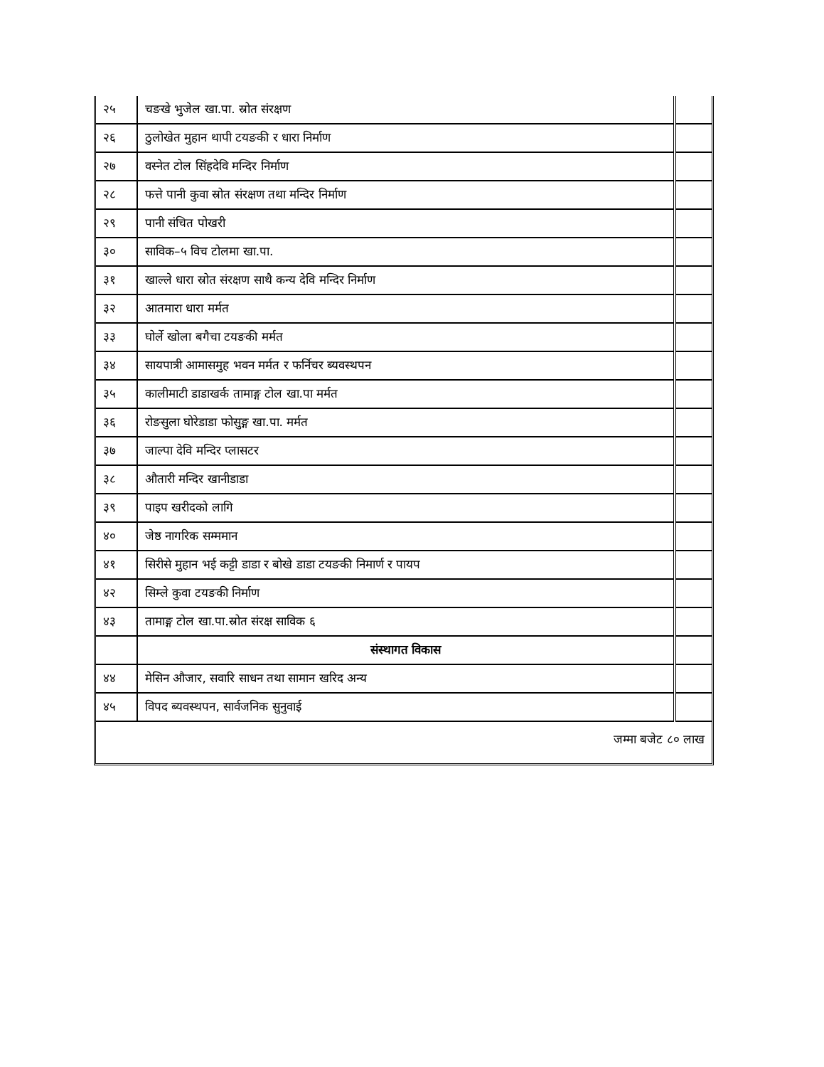| २५ | चङखे भुजेल खा.पा. स्रोत संरक्षण | |
| २६ | ठुलोखेत मुहान थापी टयङकी र धारा निर्माण | |
| २७ | वस्नेत टोल सिंहदेवि मन्दिर निर्माण | |
| २८ | फत्ते पानी कुवा स्रोत संरक्षण तथा मन्दिर निर्माण | |
| २९ | पानी संचित पोखरी | |
| ३० | साविक–५ विच टोलमा खा.पा. | |
| ३१ | खाल्ले धारा स्रोत संरक्षण साथै कन्य देवि मन्दिर निर्माण | |
| ३२ | आतमारा धारा मर्मत | |
| ३३ | घोर्ले खोला बगैचा टयङकी मर्मत | |
| ३४ | सायपात्री आमासमुह भवन मर्मत र फर्निचर ब्यवस्थपन | |
| ३५ | कालीमाटी डाडाखर्क तामाङ्ग टोल खा.पा मर्मत | |
| ३६ | रोङसुला घोरेडाडा फोसुङ्ग खा.पा. मर्मत | |
| ३७ | जाल्पा देवि मन्दिर प्लासटर | |
| ३८ | औतारी मन्दिर खानीडाडा | |
| ३९ | पाइप खरीदको लागि | |
| ४० | जेष्ठ नागरिक सम्ममान | |
| ४१ | सिरीसे मुहान भई कट्टी डाडा र बोखे डाडा टयङकी निमार्ण र पायप | |
| ४२ | सिम्ले कुवा टयङकी निर्माण | |
| ४३ | तामाङ्ग टोल खा.पा.स्रोत संरक्ष साविक ६ | |
| | संस्थागत विकास | |
| ४४ | मेसिन औजार, सवारि साधन तथा सामान खरिद अन्य | |
| ४५ | विपद ब्यवस्थपन, सार्वजनिक सुनुवाई | |
जम्मा बजेट ८० लाख